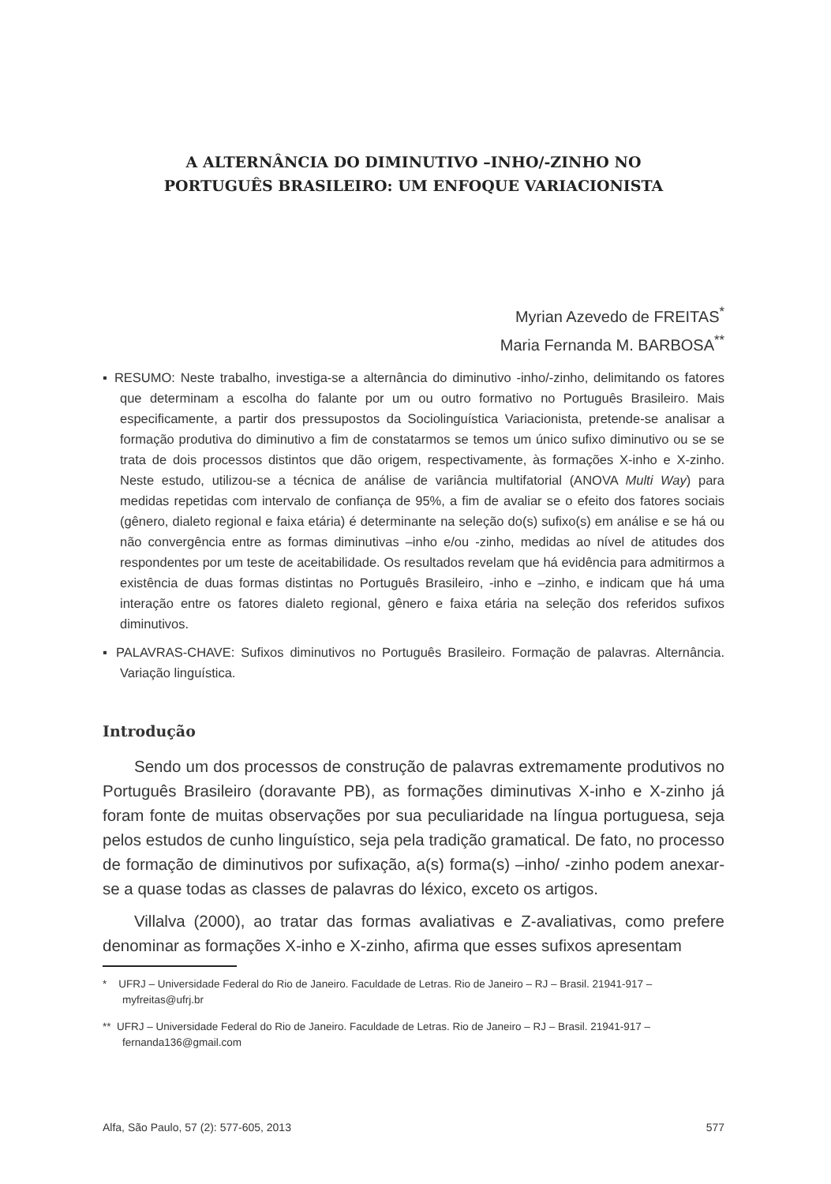A ALTERNÂNCIA DO DIMINUTIVO –INHO/-ZINHO NO
PORTUGUÊS BRASILEIRO: UM ENFOQUE VARIACIONISTA
Myrian Azevedo de FREITAS<sup>*</sup>
Maria Fernanda M. BARBOSA<sup>**</sup>
▪ RESUMO: Neste trabalho, investiga-se a alternância do diminutivo -inho/-zinho, delimitando os fatores que determinam a escolha do falante por um ou outro formativo no Português Brasileiro. Mais especificamente, a partir dos pressupostos da Sociolinguística Variacionista, pretende-se analisar a formação produtiva do diminutivo a fim de constatarmos se temos um único sufixo diminutivo ou se se trata de dois processos distintos que dão origem, respectivamente, às formações X-inho e X-zinho. Neste estudo, utilizou-se a técnica de análise de variância multifatorial (ANOVA Multi Way) para medidas repetidas com intervalo de confiança de 95%, a fim de avaliar se o efeito dos fatores sociais (gênero, dialeto regional e faixa etária) é determinante na seleção do(s) sufixo(s) em análise e se há ou não convergência entre as formas diminutivas –inho e/ou -zinho, medidas ao nível de atitudes dos respondentes por um teste de aceitabilidade. Os resultados revelam que há evidência para admitirmos a existência de duas formas distintas no Português Brasileiro, -inho e –zinho, e indicam que há uma interação entre os fatores dialeto regional, gênero e faixa etária na seleção dos referidos sufixos diminutivos.
▪ PALAVRAS-CHAVE: Sufixos diminutivos no Português Brasileiro. Formação de palavras. Alternância. Variação linguística.
Introdução
Sendo um dos processos de construção de palavras extremamente produtivos no Português Brasileiro (doravante PB), as formações diminutivas X-inho e X-zinho já foram fonte de muitas observações por sua peculiaridade na língua portuguesa, seja pelos estudos de cunho linguístico, seja pela tradição gramatical. De fato, no processo de formação de diminutivos por sufixação, a(s) forma(s) –inho/ -zinho podem anexar-se a quase todas as classes de palavras do léxico, exceto os artigos.
Villalva (2000), ao tratar das formas avaliativas e Z-avaliativas, como prefere denominar as formações X-inho e X-zinho, afirma que esses sufixos apresentam
* UFRJ – Universidade Federal do Rio de Janeiro. Faculdade de Letras. Rio de Janeiro – RJ – Brasil. 21941-917 – myfreitas@ufrj.br
** UFRJ – Universidade Federal do Rio de Janeiro. Faculdade de Letras. Rio de Janeiro – RJ – Brasil. 21941-917 – fernanda136@gmail.com
Alfa, São Paulo, 57 (2): 577-605, 2013 577